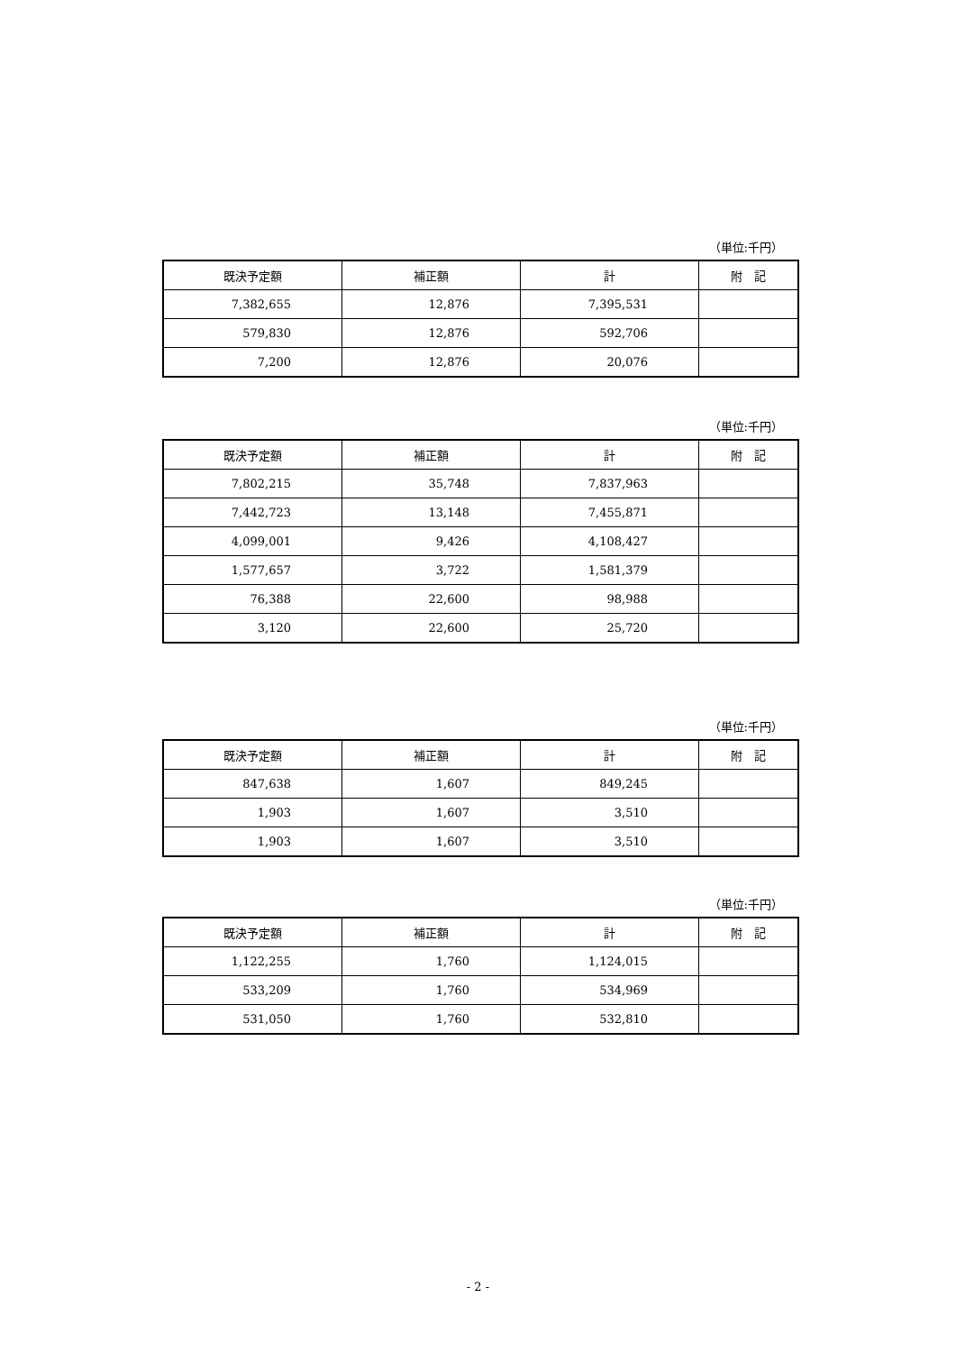（単位:千円）
| 既決予定額 | 補正額 | 計 | 附 記 |
| --- | --- | --- | --- |
| 7,382,655 | 12,876 | 7,395,531 | |
| 579,830 | 12,876 | 592,706 | |
| 7,200 | 12,876 | 20,076 | |
（単位:千円）
| 既決予定額 | 補正額 | 計 | 附 記 |
| --- | --- | --- | --- |
| 7,802,215 | 35,748 | 7,837,963 | |
| 7,442,723 | 13,148 | 7,455,871 | |
| 4,099,001 | 9,426 | 4,108,427 | |
| 1,577,657 | 3,722 | 1,581,379 | |
| 76,388 | 22,600 | 98,988 | |
| 3,120 | 22,600 | 25,720 | |
（単位:千円）
| 既決予定額 | 補正額 | 計 | 附 記 |
| --- | --- | --- | --- |
| 847,638 | 1,607 | 849,245 | |
| 1,903 | 1,607 | 3,510 | |
| 1,903 | 1,607 | 3,510 | |
（単位:千円）
| 既決予定額 | 補正額 | 計 | 附 記 |
| --- | --- | --- | --- |
| 1,122,255 | 1,760 | 1,124,015 | |
| 533,209 | 1,760 | 534,969 | |
| 531,050 | 1,760 | 532,810 | |
- 2 -